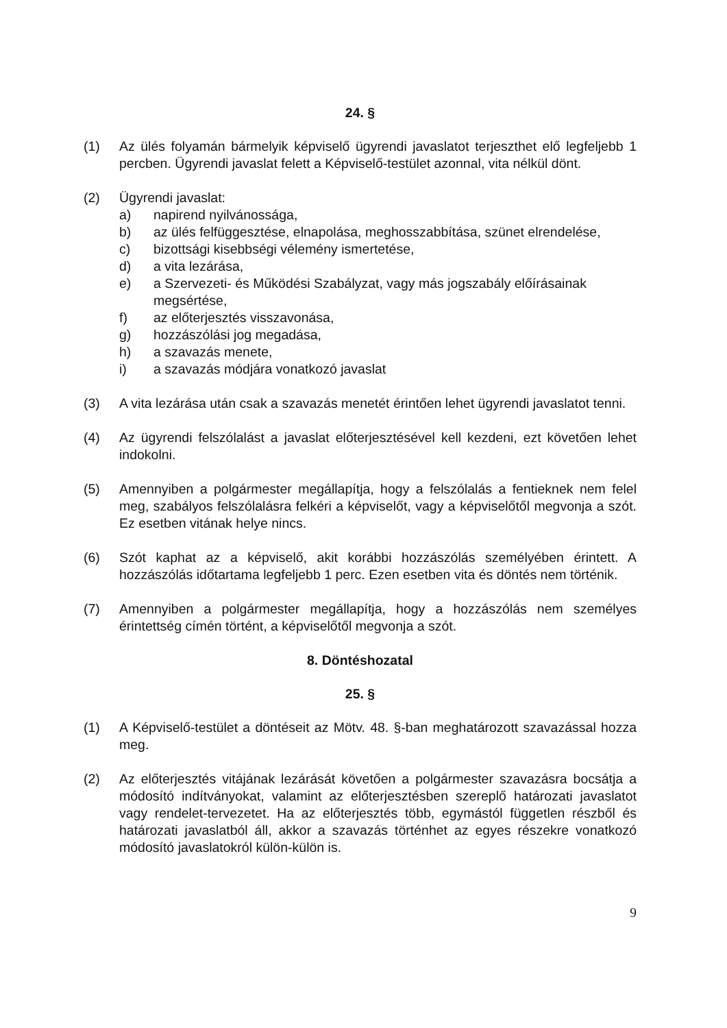24. §
(1) Az ülés folyamán bármelyik képviselő ügyrendi javaslatot terjeszthet elő legfeljebb 1 percben. Ügyrendi javaslat felett a Képviselő-testület azonnal, vita nélkül dönt.
(2) Ügyrendi javaslat:
a) napirend nyilvánossága,
b) az ülés felfüggesztése, elnapolása, meghosszabbítása, szünet elrendelése,
c) bizottsági kisebbségi vélemény ismertetése,
d) a vita lezárása,
e) a Szervezeti- és Működési Szabályzat, vagy más jogszabály előírásainak megsértése,
f) az előterjesztés visszavonása,
g) hozzászólási jog megadása,
h) a szavazás menete,
i) a szavazás módjára vonatkozó javaslat
(3) A vita lezárása után csak a szavazás menetét érintően lehet ügyrendi javaslatot tenni.
(4) Az ügyrendi felszólalást a javaslat előterjesztésével kell kezdeni, ezt követően lehet indokolni.
(5) Amennyiben a polgármester megállapítja, hogy a felszólalás a fentieknek nem felel meg, szabályos felszólalásra felkéri a képviselőt, vagy a képviselőtől megvonja a szót. Ez esetben vitának helye nincs.
(6) Szót kaphat az a képviselő, akit korábbi hozzászólás személyében érintett. A hozzászólás időtartama legfeljebb 1 perc. Ezen esetben vita és döntés nem történik.
(7) Amennyiben a polgármester megállapítja, hogy a hozzászólás nem személyes érintettség címén történt, a képviselőtől megvonja a szót.
8. Döntéshozatal
25. §
(1) A Képviselő-testület a döntéseit az Mötv. 48. §-ban meghatározott szavazással hozza meg.
(2) Az előterjesztés vitájának lezárását követően a polgármester szavazásra bocsátja a módosító indítványokat, valamint az előterjesztésben szereplő határozati javaslatot vagy rendelet-tervezetet. Ha az előterjesztés több, egymástól független részből és határozati javaslatból áll, akkor a szavazás történhet az egyes részekre vonatkozó módosító javaslatokról külön-külön is.
9